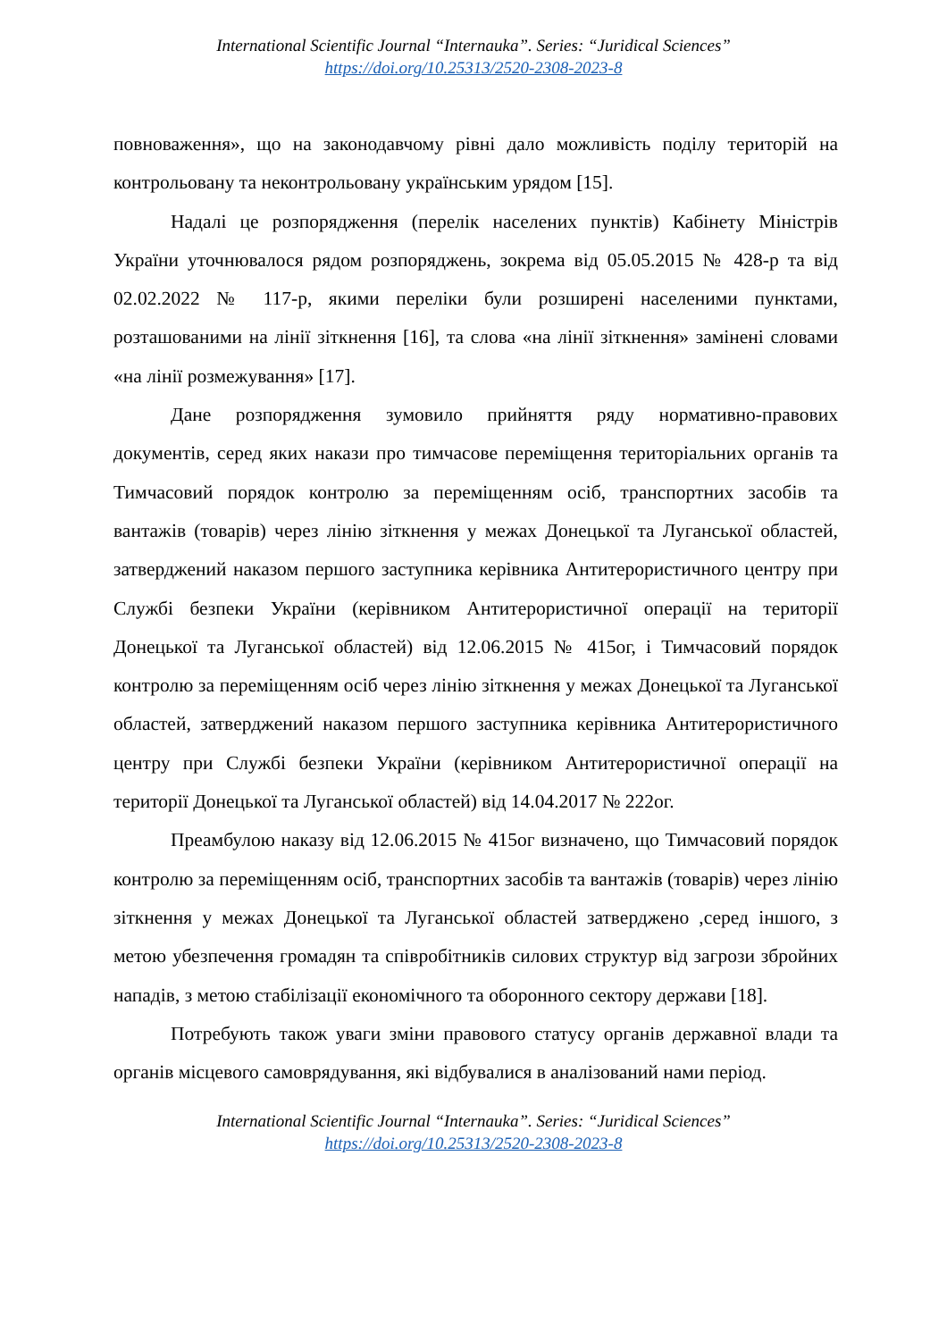International Scientific Journal “Internauka”. Series: “Juridical Sciences”
https://doi.org/10.25313/2520-2308-2023-8
повноваження», що на законодавчому рівні дало можливість поділу територій на контрольовану та неконтрольовану українським урядом [15].
Надалі це розпорядження (перелік населених пунктів) Кабінету Міністрів України уточнювалося рядом розпоряджень, зокрема від 05.05.2015 № 428-р та від 02.02.2022 № 117-р, якими переліки були розширені населеними пунктами, розташованими на лінії зіткнення [16], та слова «на лінії зіткнення» замінені словами «на лінії розмежування» [17].
Дане розпорядження зумовило прийняття ряду нормативно-правових документів, серед яких накази про тимчасове переміщення територіальних органів та Тимчасовий порядок контролю за переміщенням осіб, транспортних засобів та вантажів (товарів) через лінію зіткнення у межах Донецької та Луганської областей, затверджений наказом першого заступника керівника Антитерористичного центру при Службі безпеки України (керівником Антитерористичної операції на території Донецької та Луганської областей) від 12.06.2015 № 415ог, і Тимчасовий порядок контролю за переміщенням осіб через лінію зіткнення у межах Донецької та Луганської областей, затверджений наказом першого заступника керівника Антитерористичного центру при Службі безпеки України (керівником Антитерористичної операції на території Донецької та Луганської областей) від 14.04.2017 № 222ог.
Преамбулою наказу від 12.06.2015 № 415ог визначено, що Тимчасовий порядок контролю за переміщенням осіб, транспортних засобів та вантажів (товарів) через лінію зіткнення у межах Донецької та Луганської областей затверджено ,серед іншого, з метою убезпечення громадян та співробітників силових структур від загрози збройних нападів, з метою стабілізації економічного та оборонного сектору держави [18].
Потребують також уваги зміни правового статусу органів державної влади та органів місцевого самоврядування, які відбувалися в аналізований нами період.
International Scientific Journal “Internauka”. Series: “Juridical Sciences”
https://doi.org/10.25313/2520-2308-2023-8